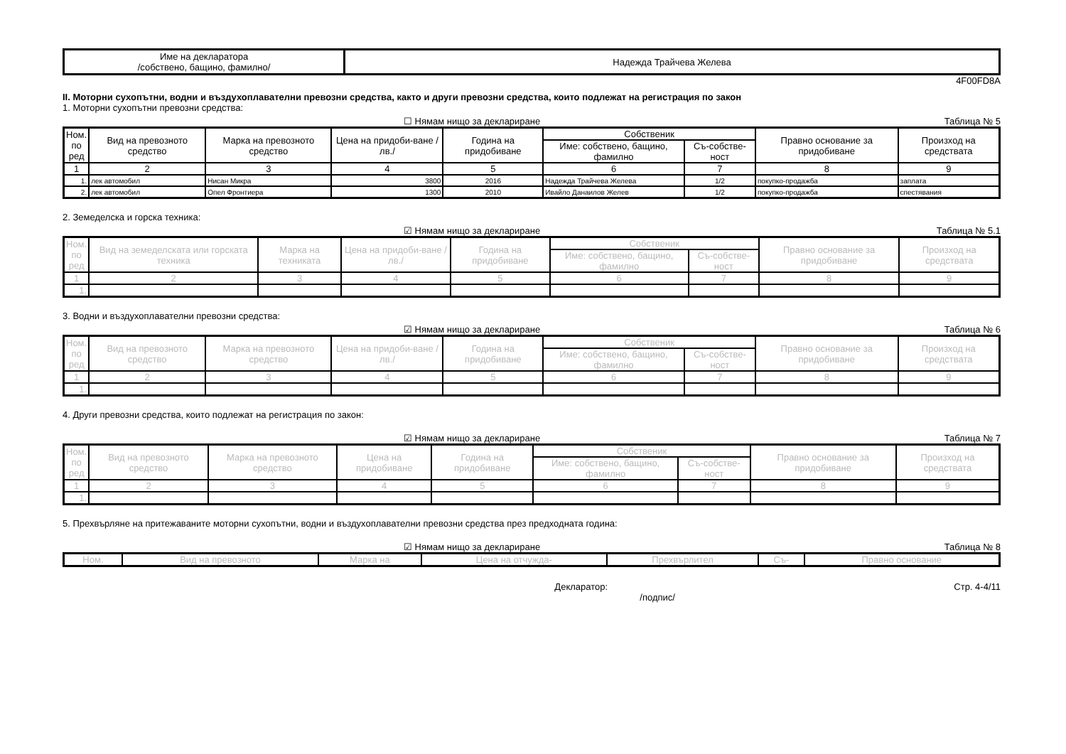| Име на декларатора /собствено, бащино, фамилно/ | Надежда Трайчева Желева |
4F00FD8A
II. Моторни сухопътни, водни и въздухоплавателни превозни средства, както и други превозни средства, които подлежат на регистрация по закон
1. Моторни сухопътни превозни средства:
☐ Нямам нищо за деклариране Таблица № 5
| Ном. по ред | Вид на превозното средство | Марка на превозното средство | Цена на придоби-ване /лв./ | Година на придобиване | Собственик | | Правно основание за придобиване | Произход на средствата |
| --- | --- | --- | --- | --- | --- | --- | --- | --- |
| | | | | | Име: собствено, бащино, фамилно | Съ-собстве-ност | | |
| 1 | 2 | 3 | 4 | 5 | 6 | 7 | 8 | 9 |
| 1. | лек автомобил | Нисан Микра | 3800 | 2016 | Надежда Трайчева Желева | 1/2 | покупко-продажба | заплата |
| 2. | лек автомобил | Опел Фронтиера | 1300 | 2010 | Ивайло Данаилов Желев | 1/2 | покупко-продажба | спестявания |
2. Земеделска и горска техника:
☑ Нямам нищо за деклариране Таблица № 5.1
| Ном. по ред | Вид на земеделската или горската техника | Марка на техниката | Цена на придоби-ване /лв./ | Година на придобиване | Собственик | | Правно основание за придобиване | Произход на средствата |
| --- | --- | --- | --- | --- | --- | --- | --- | --- |
| | | | | | Име: собствено, бащино, фамилно | Съ-собстве-ност | | |
| 1 | 2 | 3 | 4 | 5 | 6 | 7 | 8 | 9 |
| 1. | | | | | | | | |
3. Водни и въздухоплавателни превозни средства:
☑ Нямам нищо за деклариране Таблица № 6
| Ном. по ред | Вид на превозното средство | Марка на превозното средство | Цена на придоби-ване /лв./ | Година на придобиване | Собственик | | Правно основание за придобиване | Произход на средствата |
| --- | --- | --- | --- | --- | --- | --- | --- | --- |
| | | | | | Име: собствено, бащино, фамилно | Съ-собстве-ност | | |
| 1 | 2 | 3 | 4 | 5 | 6 | 7 | 8 | 9 |
| 1. | | | | | | | | |
4. Други превозни средства, които подлежат на регистрация по закон:
☑ Нямам нищо за деклариране Таблица № 7
| Ном. по ред | Вид на превозното средство | Марка на превозното средство | Цена на придобиване | Година на придобиване | Собственик | | Правно основание за придобиване | Произход на средствата |
| --- | --- | --- | --- | --- | --- | --- | --- | --- |
| | | | | | Име: собствено, бащино, фамилно | Съ-собстве-ност | | |
| 1 | 2 | 3 | 4 | 5 | 6 | 7 | 8 | 9 |
| 1. | | | | | | | | |
5. Прехвърляне на притежаваните моторни сухопътни, водни и въздухоплавателни превозни средства през предходната година:
☑ Нямам нищо за деклариране Таблица № 8
| Ном. | Вид на превозното | Марка на | Цена на отчужда- | Прехвърлител | Съ- | Правно основание |
| --- | --- | --- | --- | --- | --- | --- |
Декларатор:
/подпис/ Стр. 4-4/11